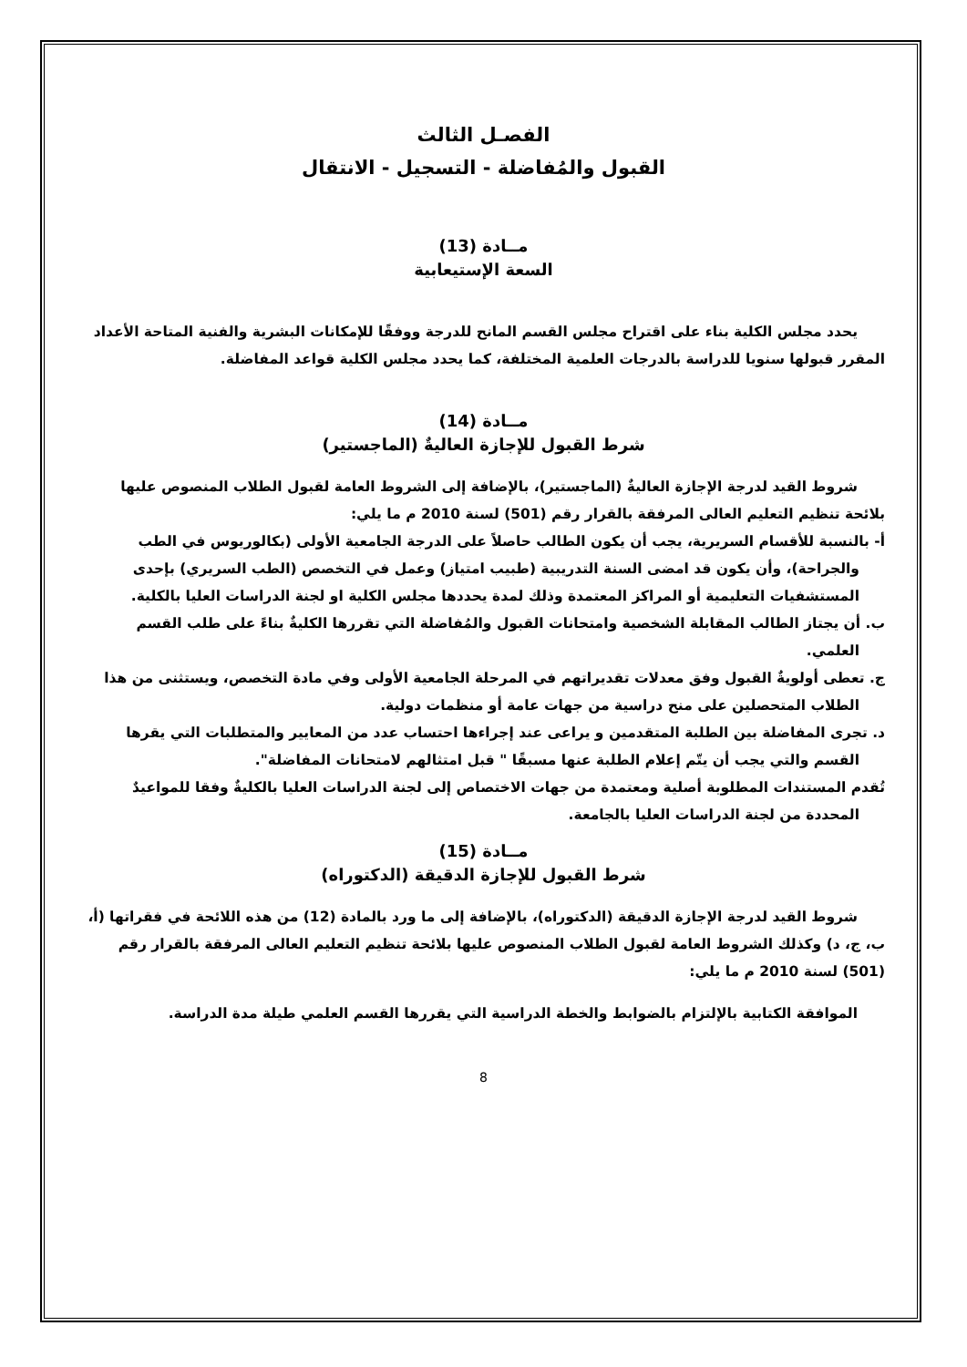الفصـل الثالث
القبول والمُفاضلة - التسجيل - الانتقال
مــادة (13)
السعة الإستيعابية
يحدد مجلس الكلية بناء على اقتراح مجلس القسم المانح للدرجة ووفقًا للإمكانات البشرية والفنية المتاحة الأعداد المقرر قبولها سنويا للدراسة بالدرجات العلمية المختلفة، كما يحدد مجلس الكلية قواعد المفاضلة.
مــادة (14)
شرط القبول للإجازة العاليةٌ (الماجستير)
شروط القيد لدرجة الإجازة العاليةٌ (الماجستير)، بالإضافة إلى الشروط العامة لقبول الطلاب المنصوص عليها بلائحة تنظيم التعليم العالى المرفقة بالقرار رقم (501) لسنة 2010 م ما يلي:
أ- بالنسبة للأقسام السريرية، يجب أن يكون الطالب حاصلاً على الدرجة الجامعية الأولى (بكالوريوس في الطب والجراحة)، وأن يكون قد امضى السنة التدريبية (طبيب امتياز) وعمل في التخصص (الطب السريري) بإحدى المستشفيات التعليمية أو المراكز المعتمدة وذلك لمدة يحددها مجلس الكلية او لجنة الدراسات العليا بالكلية.
ب. أن يجتاز الطالب المقابلة الشخصية وامتحانات القبول والمُفاضلة التي تقررها الكليةٌ بناءً على طلب القسم العلمي.
ج. تعطى أولويةٌ القبول وفق معدلات تقديراتهم في المرحلة الجامعية الأولى وفي مادة التخصص، ويستثنى من هذا الطلاب المتحصلين على منح دراسية من جهات عامة أو منظمات دولية.
د. تجرى المفاضلة بين الطلبة المتقدمين و يراعى عند إجراءها احتساب عدد من المعايير والمتطلبات التي يقرها القسم والتي يجب أن يتّم إعلام الطلبة عنها مسبقًا " قبل امتثالهم لامتحانات المفاضلة".
تُقدم المستندات المطلوبة أصلية ومعتمدة من جهات الاختصاص إلى لجنة الدراسات العليا بالكليةٌ وفقا للمواعيدٌ المحددة من لجنة الدراسات العليا بالجامعة.
مــادة (15)
شرط القبول للإجازة الدقيقة (الدكتوراه)
شروط القيد لدرجة الإجازة الدقيقة (الدكتوراه)، بالإضافة إلى ما ورد بالمادة (12) من هذه اللائحة في فقراتها (أ، ب، ج، د) وكذلك الشروط العامة لقبول الطلاب المنصوص عليها بلائحة تنظيم التعليم العالى المرفقة بالقرار رقم (501) لسنة 2010 م ما يلي:
الموافقة الكتابية بالإلتزام بالضوابط والخطة الدراسية التي يقررها القسم العلمي طيلة مدة الدراسة.
8